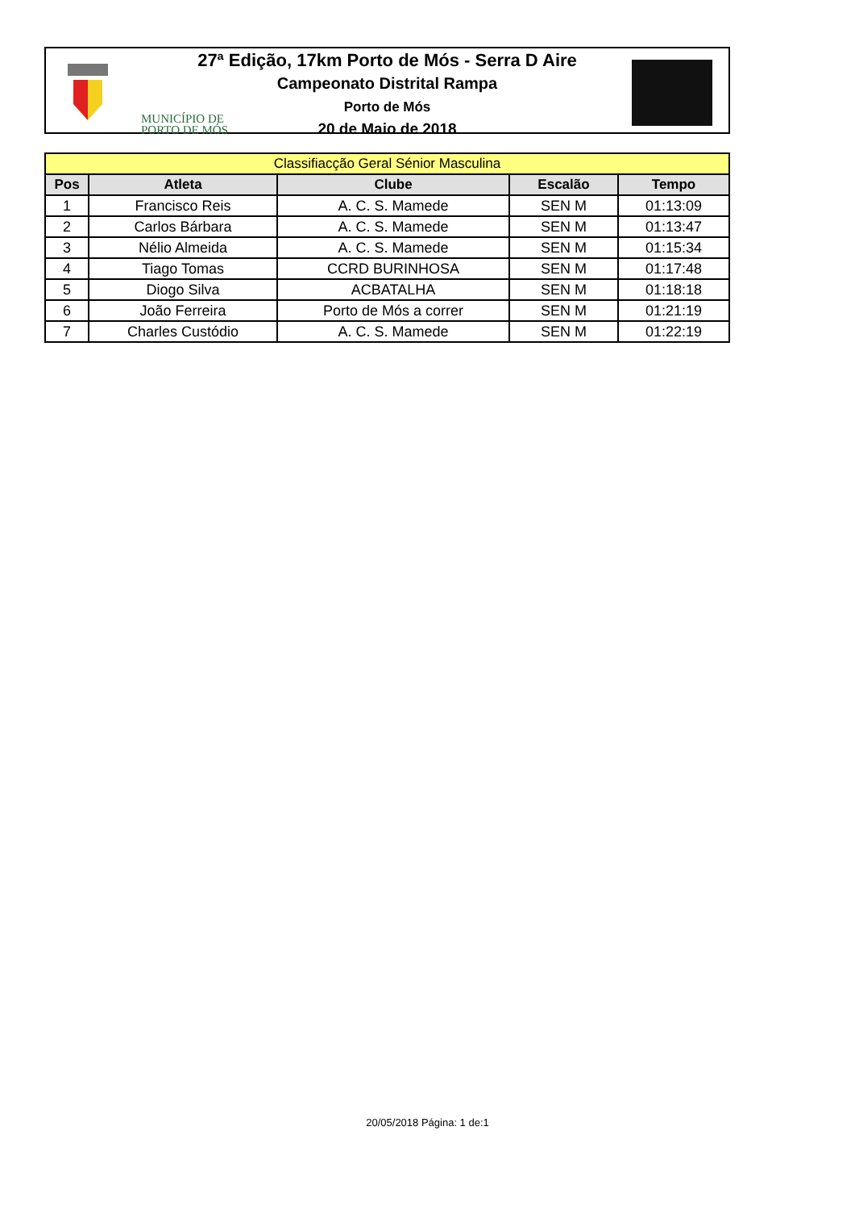MUNICÍPIO DE
PORTO DE MÓS
27ª Edição, 17km Porto de Mós - Serra D Aire
Campeonato Distrital Rampa
Porto de Mós
20 de Maio de 2018
| Classifiacção Geral Sénior Masculina | | | | |
| Pos | Atleta | Clube | Escalão | Tempo |
| 1 | Francisco Reis | A. C. S. Mamede | SEN M | 01:13:09 |
| 2 | Carlos Bárbara | A. C. S. Mamede | SEN M | 01:13:47 |
| 3 | Nélio Almeida | A. C. S. Mamede | SEN M | 01:15:34 |
| 4 | Tiago Tomas | CCRD BURINHOSA | SEN M | 01:17:48 |
| 5 | Diogo Silva | ACBATALHA | SEN M | 01:18:18 |
| 6 | João Ferreira | Porto de Mós a correr | SEN M | 01:21:19 |
| 7 | Charles Custódio | A. C. S. Mamede | SEN M | 01:22:19 |
20/05/2018 Página: 1 de:1